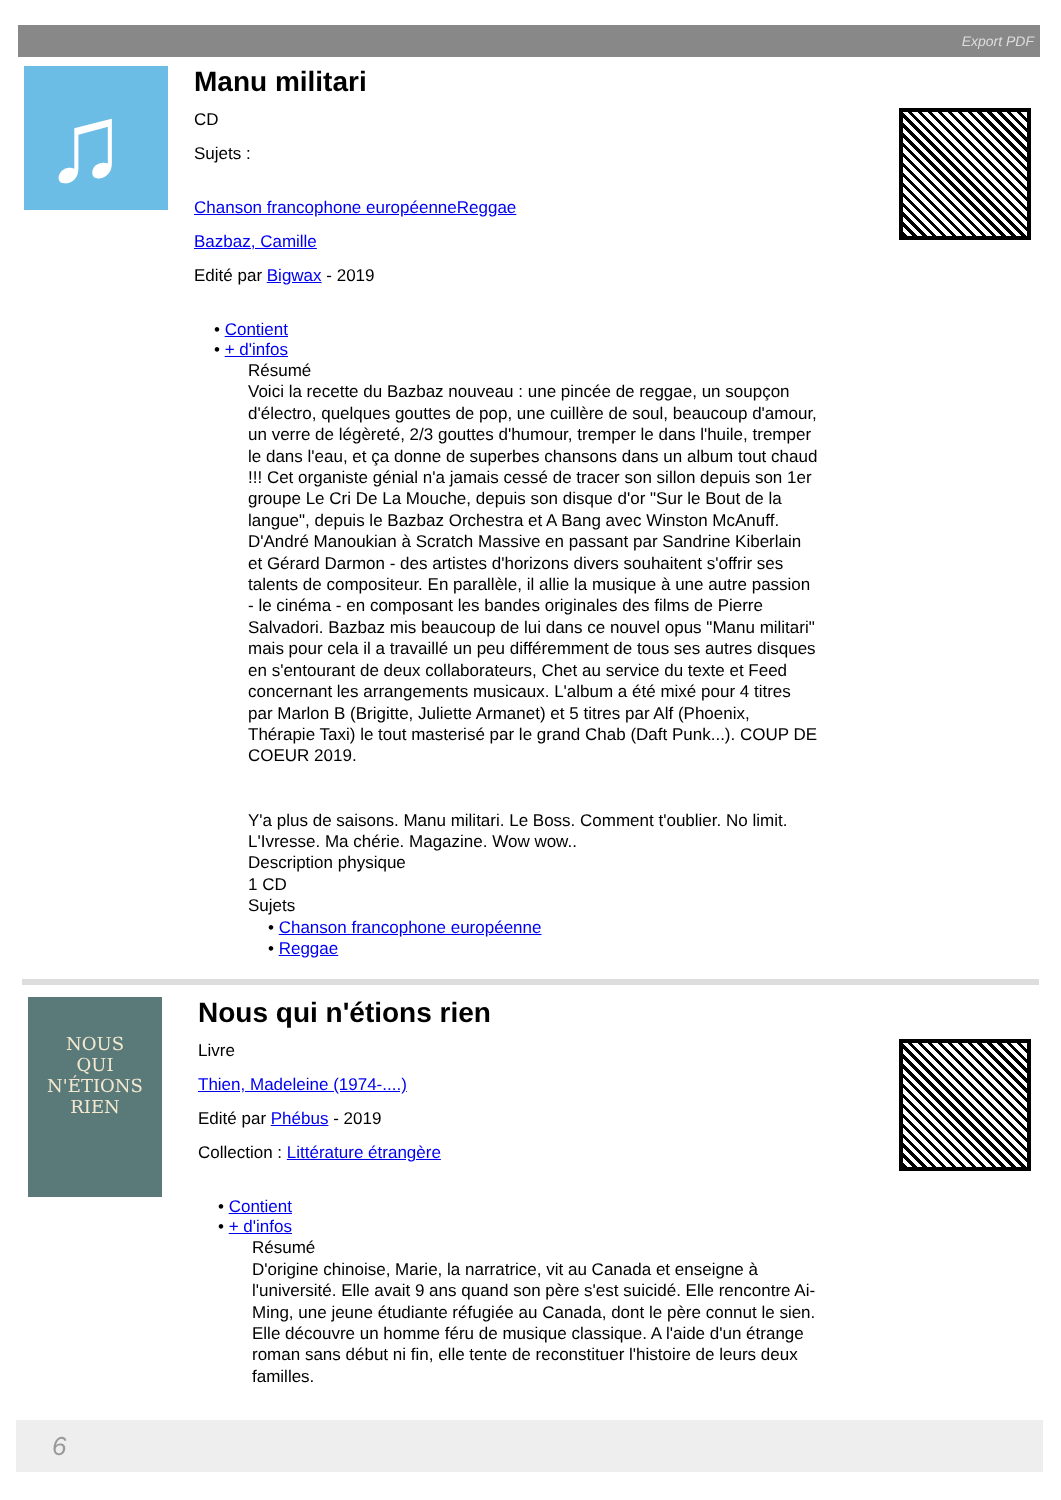Export PDF
♫
Manu militari
CD
Sujets :
Chanson francophone européenneReggae
Bazbaz, Camille
Edité par Bigwax - 2019
• Contient
• + d'infos
Résumé
Voici la recette du Bazbaz nouveau : une pincée de reggae, un soupçon d'électro, quelques gouttes de pop, une cuillère de soul, beaucoup d'amour, un verre de légèreté, 2/3 gouttes d'humour, tremper le dans l'huile, tremper le dans l'eau, et ça donne de superbes chansons dans un album tout chaud !!! Cet organiste génial n'a jamais cessé de tracer son sillon depuis son 1er groupe Le Cri De La Mouche, depuis son disque d'or "Sur le Bout de la langue", depuis le Bazbaz Orchestra et A Bang avec Winston McAnuff. D'André Manoukian à Scratch Massive en passant par Sandrine Kiberlain et Gérard Darmon - des artistes d'horizons divers souhaitent s'offrir ses talents de compositeur. En parallèle, il allie la musique à une autre passion - le cinéma - en composant les bandes originales des films de Pierre Salvadori. Bazbaz mis beaucoup de lui dans ce nouvel opus "Manu militari" mais pour cela il a travaillé un peu différemment de tous ses autres disques en s'entourant de deux collaborateurs, Chet au service du texte et Feed concernant les arrangements musicaux. L'album a été mixé pour 4 titres par Marlon B (Brigitte, Juliette Armanet) et 5 titres par Alf (Phoenix, Thérapie Taxi) le tout masterisé par le grand Chab (Daft Punk...). COUP DE COEUR 2019.
Y'a plus de saisons. Manu militari. Le Boss. Comment t'oublier. No limit. L'Ivresse. Ma chérie. Magazine. Wow wow..
Description physique
1 CD
Sujets
• Chanson francophone européenne
• Reggae
NOUS
QUI N'ÉTIONS
RIEN
Nous qui n'étions rien
Livre
Thien, Madeleine (1974-....)
Edité par Phébus - 2019
Collection : Littérature étrangère
• Contient
• + d'infos
Résumé
D'origine chinoise, Marie, la narratrice, vit au Canada et enseigne à l'université. Elle avait 9 ans quand son père s'est suicidé. Elle rencontre Ai-Ming, une jeune étudiante réfugiée au Canada, dont le père connut le sien. Elle découvre un homme féru de musique classique. A l'aide d'un étrange roman sans début ni fin, elle tente de reconstituer l'histoire de leurs deux familles.
6